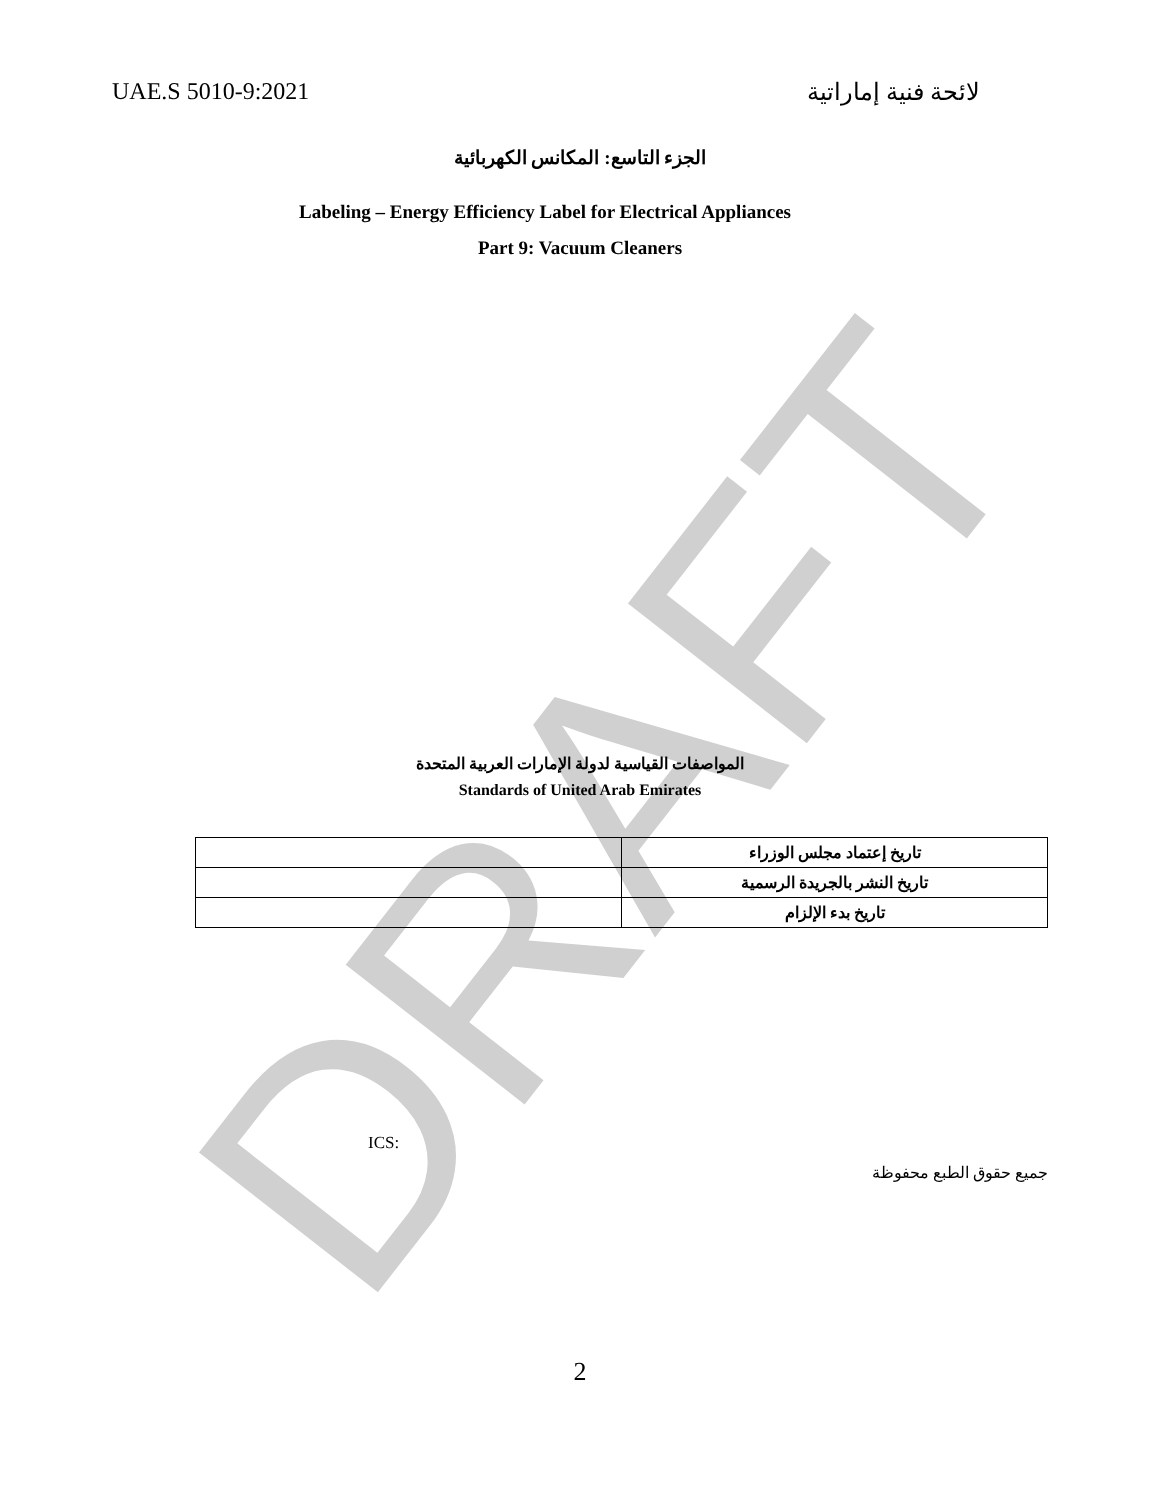DRAFT
UAE.S 5010-9:2021 لائحة فنية إماراتية
الجزء التاسع: المكانس الكهربائية
Labeling – Energy Efficiency Label for Electrical Appliances
Part 9: Vacuum Cleaners
المواصفات القياسية لدولة الإمارات العربية المتحدة
Standards of United Arab Emirates
| | تاريخ إعتماد مجلس الوزراء |
| | تاريخ النشر بالجريدة الرسمية |
| | تاريخ بدء الإلزام |
ICS:
جميع حقوق الطبع محفوظة
2